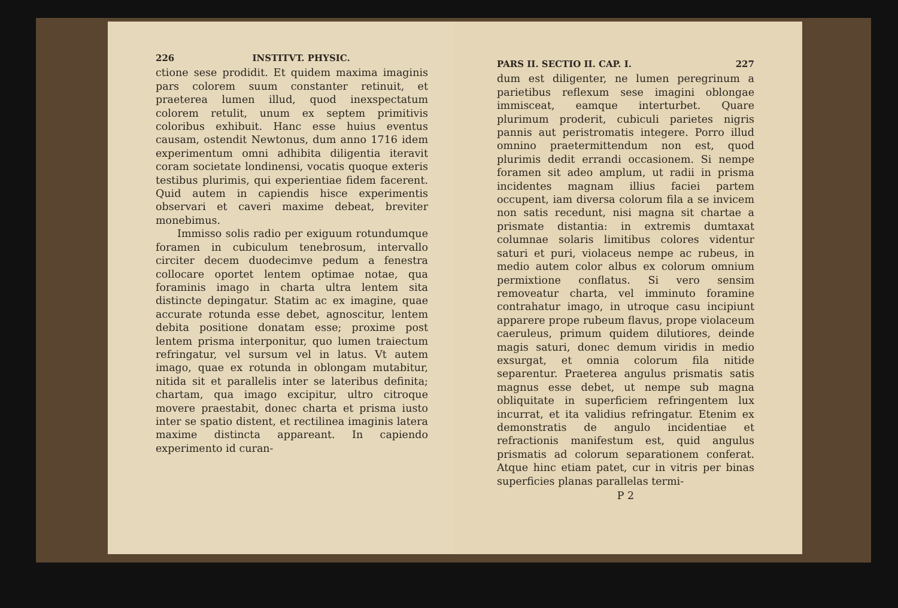226 INSTITVT. PHYSIC.
ctione sese prodidit. Et quidem maxima imaginis pars colorem suum constanter retinuit, et praeterea lumen illud, quod inexspectatum colorem retulit, unum ex septem primitivis coloribus exhibuit. Hanc esse huius eventus causam, ostendit Newtonus, dum anno 1716 idem experimentum omni adhibita diligentia iteravit coram societate londinensi, vocatis quoque exteris testibus plurimis, qui experientiae fidem facerent. Quid autem in capiendis hisce experimentis observari et caveri maxime debeat, breviter monebimus.
Immisso solis radio per exiguum rotundumque foramen in cubiculum tenebrosum, intervallo circiter decem duodecimve pedum a fenestra collocare oportet lentem optimae notae, qua foraminis imago in charta ultra lentem sita distincte depingatur. Statim ac ex imagine, quae accurate rotunda esse debet, agnoscitur, lentem debita positione donatam esse; proxime post lentem prisma interponitur, quo lumen traiectum refringatur, vel sursum vel in latus. Vt autem imago, quae ex rotunda in oblongam mutabitur, nitida sit et parallelis inter se lateribus definita; chartam, qua imago excipitur, ultro citroque movere praestabit, donec charta et prisma iusto inter se spatio distent, et rectilinea imaginis latera maxime distincta appareant. In capiendo experimento id curan-
PARS II. SECTIO II. CAP. I. 227
dum est diligenter, ne lumen peregrinum a parietibus reflexum sese imagini oblongae immisceat, eamque interturbet. Quare plurimum proderit, cubiculi parietes nigris pannis aut peristromatis integere. Porro illud omnino praetermittendum non est, quod plurimis dedit errandi occasionem. Si nempe foramen sit adeo amplum, ut radii in prisma incidentes magnam illius faciei partem occupent, iam diversa colorum fila a se invicem non satis recedunt, nisi magna sit chartae a prismate distantia: in extremis dumtaxat columnae solaris limitibus colores videntur saturi et puri, violaceus nempe ac rubeus, in medio autem color albus ex colorum omnium permixtione conflatus. Si vero sensim removeatur charta, vel imminuto foramine contrahatur imago, in utroque casu incipiunt apparere prope rubeum flavus, prope violaceum caeruleus, primum quidem dilutiores, deinde magis saturi, donec demum viridis in medio exsurgat, et omnia colorum fila nitide separentur. Praeterea angulus prismatis satis magnus esse debet, ut nempe sub magna obliquitate in superficiem refringentem lux incurrat, et ita validius refringatur. Etenim ex demonstratis de angulo incidentiae et refractionis manifestum est, quid angulus prismatis ad colorum separationem conferat. Atque hinc etiam patet, cur in vitris per binas superficies planas parallelas termi-
P 2